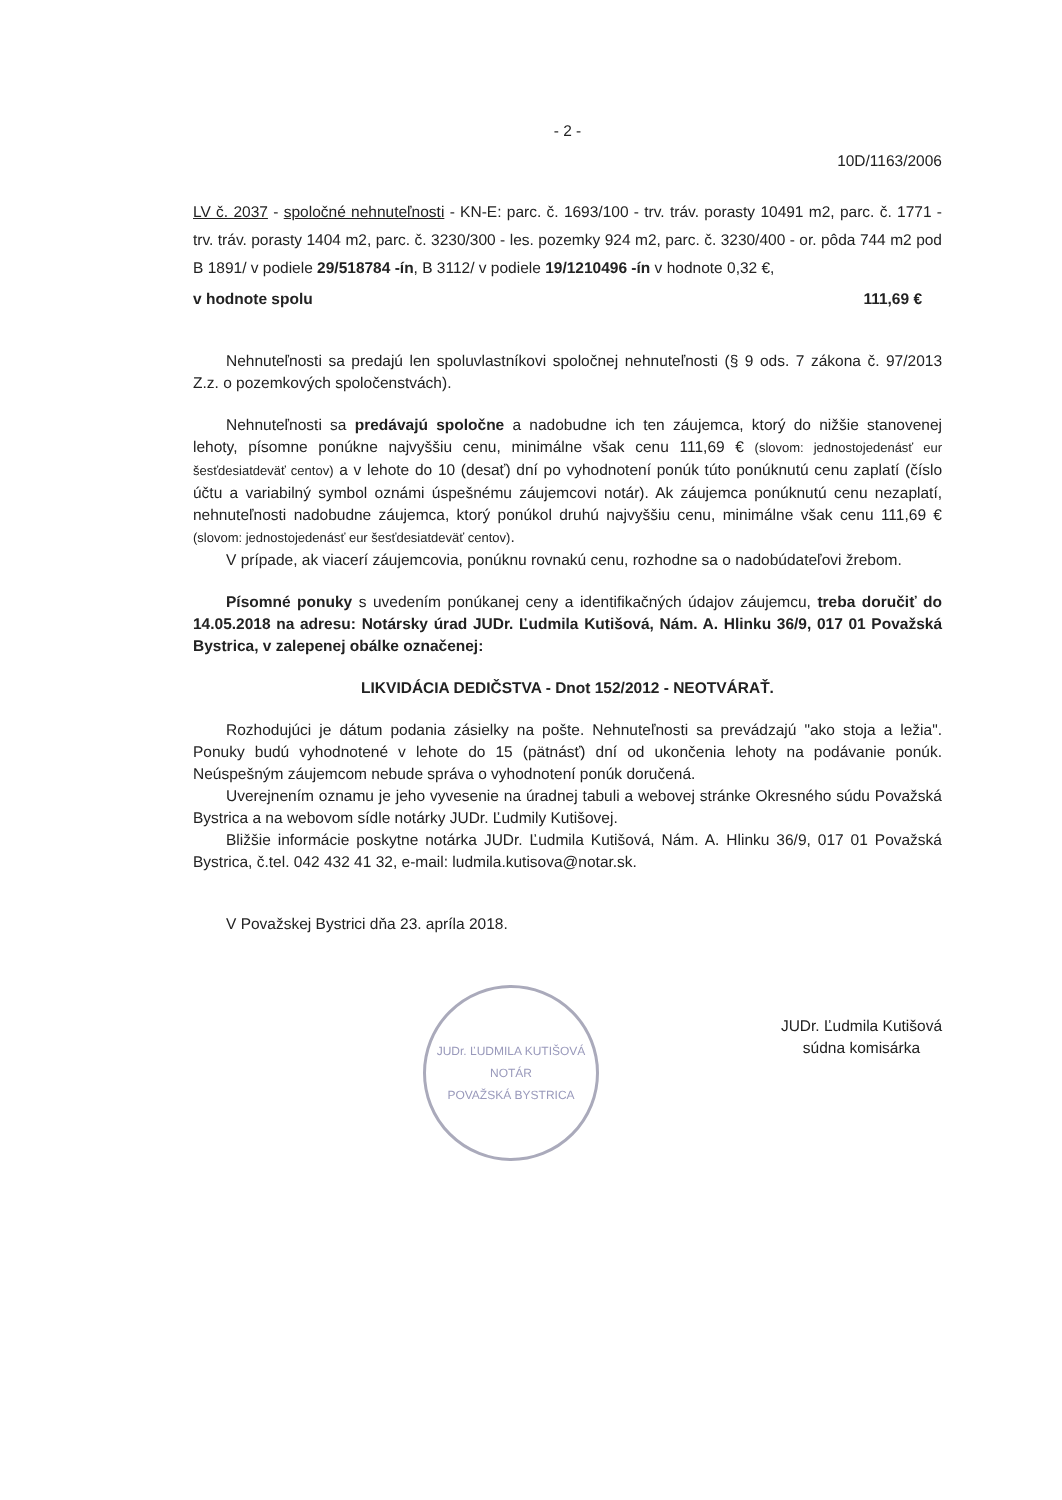- 2 -
10D/1163/2006
LV č. 2037 - spoločné nehnuteľnosti - KN-E: parc. č. 1693/100 - trv. tráv. porasty 10491 m2, parc. č. 1771 - trv. tráv. porasty 1404 m2, parc. č. 3230/300 - les. pozemky 924 m2, parc. č. 3230/400 - or. pôda 744 m2 pod B 1891/ v podiele 29/518784 -ín, B 3112/ v podiele 19/1210496 -ín v hodnote 0,32 €,
v hodnote spolu 111,69 €
Nehnuteľnosti sa predajú len spoluvlastníkovi spoločnej nehnuteľnosti (§ 9 ods. 7 zákona č. 97/2013 Z.z. o pozemkových spoločenstvách).
Nehnuteľnosti sa predávajú spoločne a nadobudne ich ten záujemca, ktorý do nižšie stanovenej lehoty, písomne ponúkne najvyššiu cenu, minimálne však cenu 111,69 € (slovom: jednostojedenásť eur šesťdesiatdeväť centov) a v lehote do 10 (desať) dní po vyhodnotení ponúk túto ponúknutú cenu zaplatí (číslo účtu a variabilný symbol oznámi úspešnému záujemcovi notár). Ak záujemca ponúknutú cenu nezaplatí, nehnuteľnosti nadobudne záujemca, ktorý ponúkol druhú najvyššiu cenu, minimálne však cenu 111,69 € (slovom: jednostojedenásť eur šesťdesiatdeväť centov).
V prípade, ak viacerí záujemcovia, ponúknu rovnakú cenu, rozhodne sa o nadobúdateľovi žrebom.
Písomné ponuky s uvedením ponúkanej ceny a identifikačných údajov záujemcu, treba doručiť do 14.05.2018 na adresu: Notársky úrad JUDr. Ľudmila Kutišová, Nám. A. Hlinku 36/9, 017 01 Považská Bystrica, v zalepenej obálke označenej:
LIKVIDÁCIA DEDIČSTVA - Dnot 152/2012 - NEOTVÁRAŤ.
Rozhodujúci je dátum podania zásielky na pošte. Nehnuteľnosti sa prevádzajú "ako stoja a ležia". Ponuky budú vyhodnotené v lehote do 15 (pätnásť) dní od ukončenia lehoty na podávanie ponúk. Neúspešným záujemcom nebude správa o vyhodnotení ponúk doručená.
Uverejnením oznamu je jeho vyvesenie na úradnej tabuli a webovej stránke Okresného súdu Považská Bystrica a na webovom sídle notárky JUDr. Ľudmily Kutišovej.
Bližšie informácie poskytne notárka JUDr. Ľudmila Kutišová, Nám. A. Hlinku 36/9, 017 01 Považská Bystrica, č.tel. 042 432 41 32, e-mail: ludmila.kutisova@notar.sk.
V Považskej Bystrici dňa 23. apríla 2018.
JUDr. ĽUDMILA KUTIŠOVÁ
NOTÁR
POVAŽSKÁ BYSTRICA
JUDr. Ľudmila Kutišová
súdna komisárka